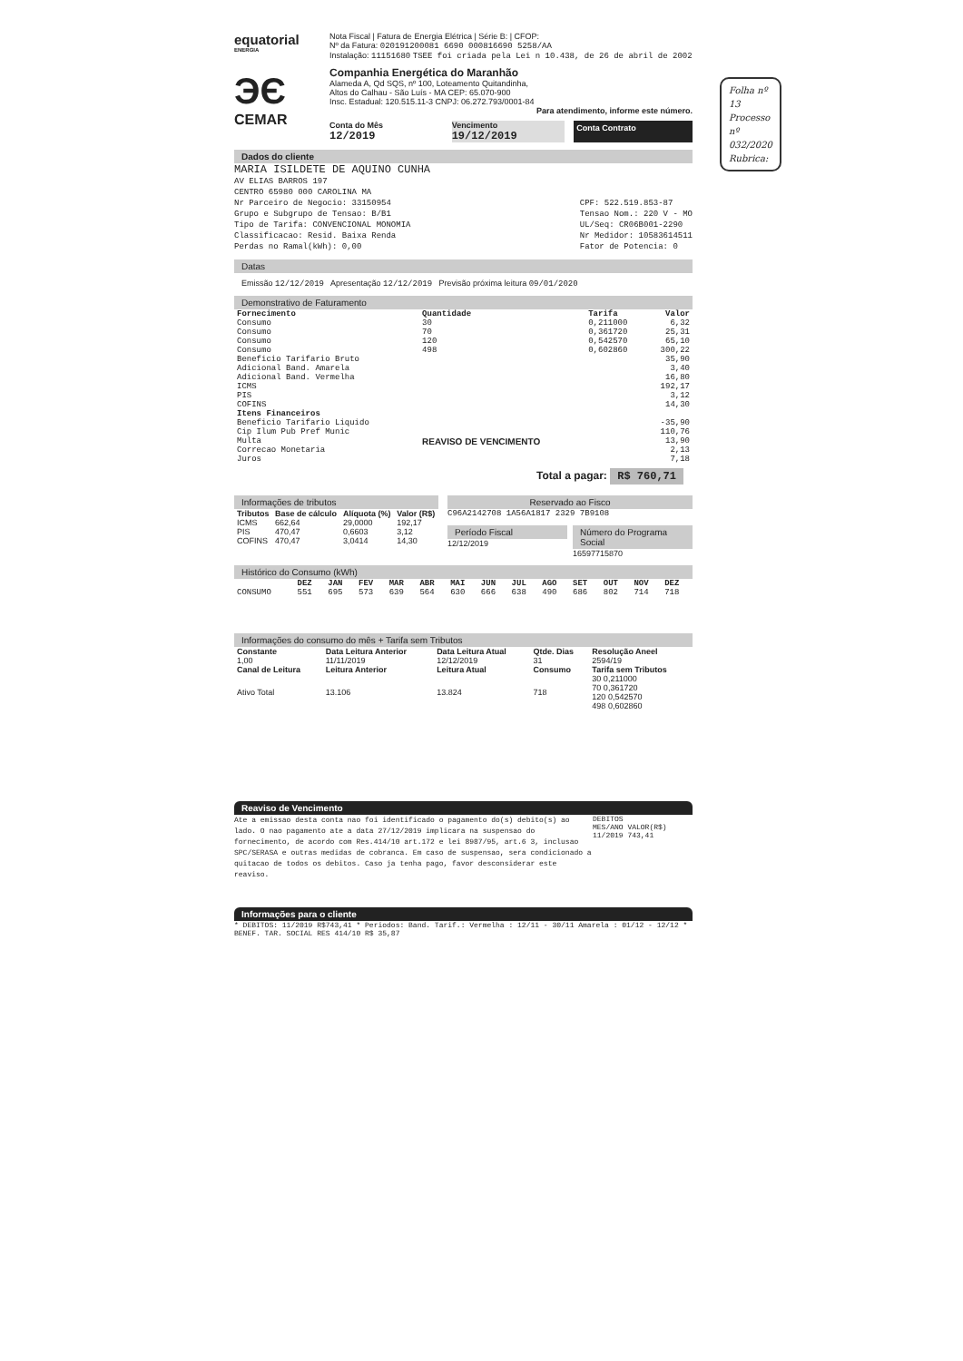Folha nº 13
Processo nº 032/2020
Rubrica:
equatorial
ENERGIA
ЭЄ
CEMAR
Nota Fiscal | Fatura de Energia Elétrica | Série B: | CFOP:
Nº da Fatura: 020191200081 6690 000816690 5258/AA
Instalação: 11151680 TSEE foi criada pela Lei n 10.438, de 26 de abril de 2002
Companhia Energética do Maranhão
Alameda A, Qd SQS, nº 100, Loteamento Quitandinha,
Altos do Calhau - São Luís - MA CEP: 65.070-900
Insc. Estadual: 120.515.11-3 CNPJ: 06.272.793/0001-84
Para atendimento, informe este número.
Conta do Mês
12/2019
Vencimento
19/12/2019
Conta Contrato
Dados do cliente
MARIA ISILDETE DE AQUINO CUNHA
AV ELIAS BARROS 197
CENTRO 65980 000 CAROLINA MA
Nr Parceiro de Negocio: 33150954
Grupo e Subgrupo de Tensao: B/B1
Tipo de Tarifa: CONVENCIONAL MONOMIA
Classificacao: Resid. Baixa Renda
Perdas no Ramal(kWh): 0,00
CPF: 522.519.853-87
Tensao Nom.: 220 V - MO
UL/Seq: CR06B001-2290
Nr Medidor: 10583614511
Fator de Potencia: 0
Datas
Emissão 12/12/2019 Apresentação 12/12/2019 Previsão próxima leitura 09/01/2020
Demonstrativo de Faturamento
| Fornecimento | Quantidade | Tarifa | Valor |
| --- | --- | --- | --- |
| Consumo | 30 | 0,211000 | 6,32 |
| Consumo | 70 | 0,361720 | 25,31 |
| Consumo | 120 | 0,542570 | 65,10 |
| Consumo | 498 | 0,602860 | 300,22 |
| Beneficio Tarifario Bruto | | | 35,90 |
| Adicional Band. Amarela | | | 3,40 |
| Adicional Band. Vermelha | | | 16,80 |
| ICMS | | | 192,17 |
| PIS | | | 3,12 |
| COFINS | | | 14,30 |
| Itens Financeiros | | | |
| Beneficio Tarifario Liquido | REAVISO DE VENCIMENTO | | -35,90 |
| Cip Ilum Pub Pref Munic | | | 110,76 |
| Multa | | | 13,90 |
| Correcao Monetaria | | | 2,13 |
| Juros | | | 7,18 |
Total a pagar: R$ 760,71
Informações de tributos
| Tributos | Base de cálculo | Alíquota (%) | Valor (R$) |
| --- | --- | --- | --- |
| ICMS | 662,64 | 29,0000 | 192,17 |
| PIS | 470,47 | 0,6603 | 3,12 |
| COFINS | 470,47 | 3,0414 | 14,30 |
Reservado ao Fisco
C96A2142708 1A56A1817 2329 7B9108
Período Fiscal
12/12/2019
Número do Programa Social
16597715870
Histórico do Consumo (kWh)
| | DEZ | JAN | FEV | MAR | ABR | MAI | JUN | JUL | AGO | SET | OUT | NOV | DEZ |
| --- | --- | --- | --- | --- | --- | --- | --- | --- | --- | --- | --- | --- | --- |
| CONSUMO | 551 | 695 | 573 | 639 | 564 | 630 | 666 | 638 | 490 | 686 | 802 | 714 | 718 |
Informações do consumo do mês + Tarifa sem Tributos
| Constante | Data Leitura Anterior | Data Leitura Atual | Qtde. Dias | Resolução Aneel |
| --- | --- | --- | --- | --- |
| 1,00 | 11/11/2019 | 12/12/2019 | 31 | 2594/19 |
| Canal de Leitura | Leitura Anterior | Leitura Atual | Consumo | Tarifa sem Tributos |
| Ativo Total | 13.106 | 13.824 | 718 | 30 0,211000 70 0,361720 120 0,542570 498 0,602860 |
Reaviso de Vencimento
Ate a emissao desta conta nao foi identificado o pagamento do(s) debito(s) ao lado. O nao pagamento ate a data 27/12/2019 implicara na suspensao do fornecimento, de acordo com Res.414/10 art.172 e lei 8987/95, art.6 3, inclusao SPC/SERASA e outras medidas de cobranca. Em caso de suspensao, sera condicionado a quitacao de todos os debitos. Caso ja tenha pago, favor desconsiderar este reaviso.
DEBITOS
MES/ANO VALOR(R$)
11/2019 743,41
Informações para o cliente
* DEBITOS: 11/2019 R$743,41 * Periodos: Band. Tarif.: Vermelha : 12/11 - 30/11 Amarela : 01/12 - 12/12 * BENEF. TAR. SOCIAL RES 414/10 R$ 35,87